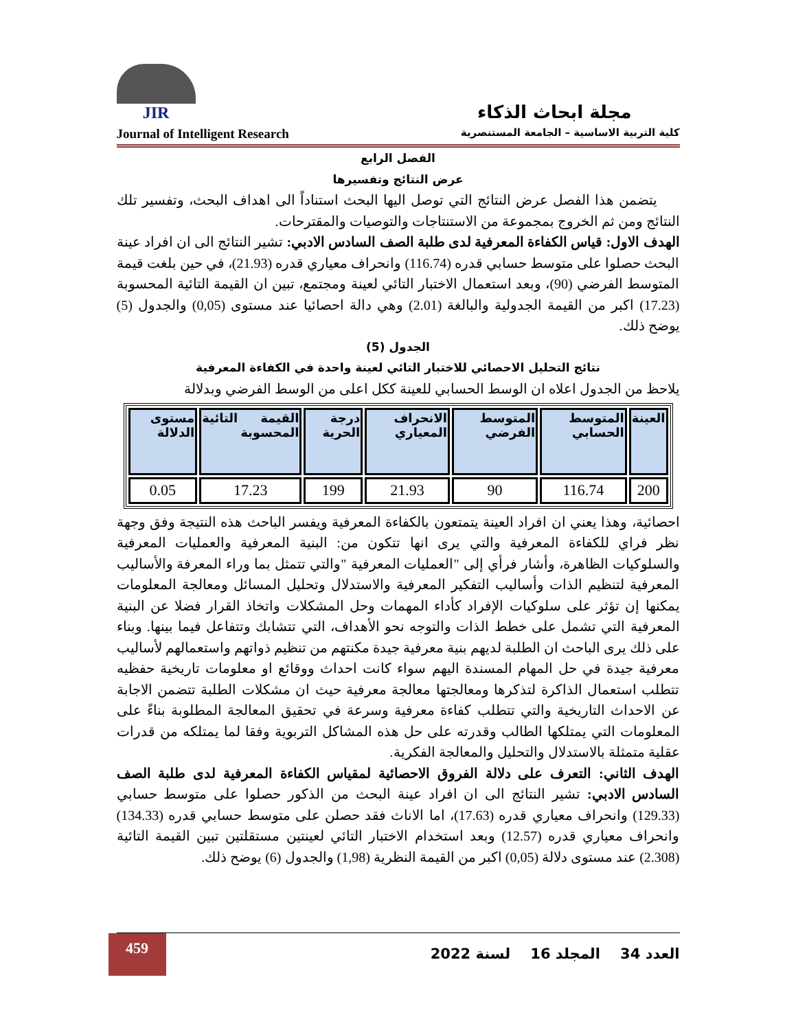JIR
مجلة ابحاث الذكاء
Journal of Intelligent Research كلية التربية الاساسية – الجامعة المستنصرية
الفصل الرابع
عرض النتائج وتفسيرها
يتضمن هذا الفصل عرض النتائج التي توصل اليها البحث استناداً الى اهداف البحث، وتفسير تلك النتائج ومن ثم الخروج بمجموعة من الاستنتاجات والتوصيات والمقترحات.
الهدف الاول: قياس الكفاءة المعرفية لدى طلبة الصف السادس الادبي: تشير النتائج الى ان افراد عينة البحث حصلوا على متوسط حسابي قدره (116.74) وانحراف معياري قدره (21.93)، في حين بلغت قيمة المتوسط الفرضي (90)، وبعد استعمال الاختبار التائي لعينة ومجتمع، تبين ان القيمة التائية المحسوبة (17.23) اكبر من القيمة الجدولية والبالغة (2.01) وهي دالة احصائيا عند مستوى (0,05) والجدول (5) يوضح ذلك.
الجدول (5)
نتائج التحليل الاحصائي للاختبار التائي لعينة واحدة في الكفاءة المعرفية
يلاحظ من الجدول اعلاه ان الوسط الحسابي للعينة ككل اعلى من الوسط الفرضي وبدلالة
| العينة | المتوسط الحسابي | المتوسط الفرضي | الانحراف المعياري | درجة الحرية | القيمة التائية المحسوبة | مستوى الدلالة |
| --- | --- | --- | --- | --- | --- | --- |
| 200 | 116.74 | 90 | 21.93 | 199 | 17.23 | 0.05 |
احصائية، وهذا يعني ان افراد العينة يتمتعون بالكفاءة المعرفية ويفسر الباحث هذه النتيجة وفق وجهة نظر فراي للكفاءة المعرفية والتي يرى انها تتكون من: البنية المعرفية والعمليات المعرفية والسلوكيات الظاهرة، وأشار فرأي إلى "العمليات المعرفية "والتي تتمثل بما وراء المعرفة والأساليب المعرفية لتنظيم الذات وأساليب التفكير المعرفية والاستدلال وتحليل المسائل ومعالجة المعلومات يمكنها إن تؤثر على سلوكيات الإفراد كأداء المهمات وحل المشكلات واتخاذ القرار فضلا عن البنية المعرفية التي تشمل على خطط الذات والتوجه نحو الأهداف، التي تتشابك وتتفاعل فيما بينها. وبناء على ذلك يرى الباحث ان الطلبة لديهم بنية معرفية جيدة مكنتهم من تنظيم ذواتهم واستعمالهم لأساليب معرفية جيدة في حل المهام المسندة اليهم سواء كانت احداث ووقائع او معلومات تاريخية حفظيه تتطلب استعمال الذاكرة لتذكرها ومعالجتها معالجة معرفية حيث ان مشكلات الطلبة تتضمن الاجابة عن الاحداث التاريخية والتي تتطلب كفاءة معرفية وسرعة في تحقيق المعالجة المطلوبة بناءً على المعلومات التي يمتلكها الطالب وقدرته على حل هذه المشاكل التربوية وفقا لما يمتلكه من قدرات عقلية متمثلة بالاستدلال والتحليل والمعالجة الفكرية.
الهدف الثاني: التعرف على دلالة الفروق الاحصائية لمقياس الكفاءة المعرفية لدى طلبة الصف السادس الادبي: تشير النتائج الى ان افراد عينة البحث من الذكور حصلوا على متوسط حسابي (129.33) وانحراف معياري قدره (17.63)، اما الاناث فقد حصلن على متوسط حسابي قدره (134.33) وانحراف معياري قدره (12.57) وبعد استخدام الاختبار التائي لعينتين مستقلتين تبين القيمة التائية (2.308) عند مستوى دلالة (0,05) اكبر من القيمة النظرية (1,98) والجدول (6) يوضح ذلك.
459
العدد 34 المجلد 16 لسنة 2022